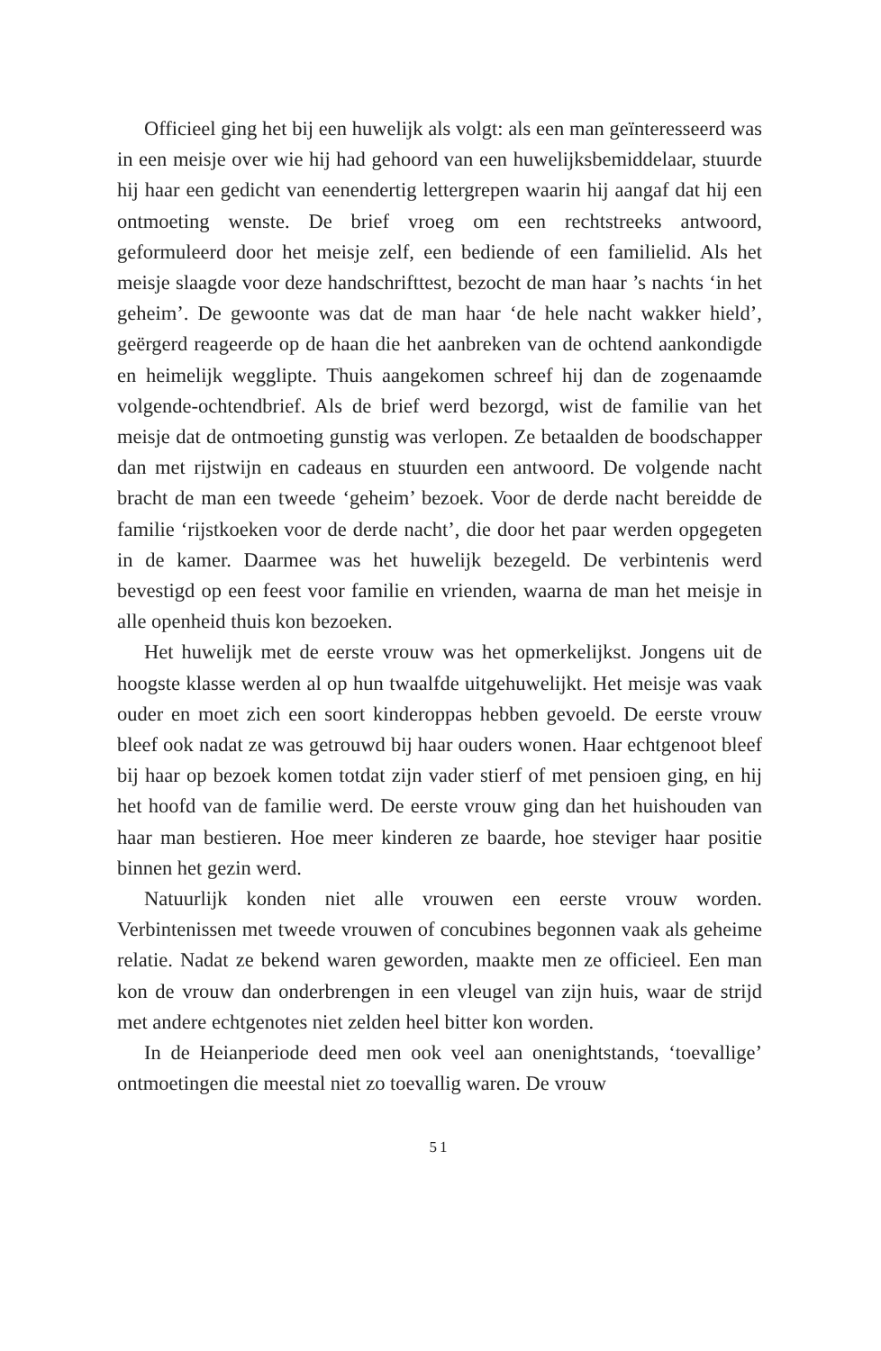Officieel ging het bij een huwelijk als volgt: als een man geïnteresseerd was in een meisje over wie hij had gehoord van een huwelijksbemiddelaar, stuurde hij haar een gedicht van eenendertig lettergrepen waarin hij aangaf dat hij een ontmoeting wenste. De brief vroeg om een rechtstreeks antwoord, geformuleerd door het meisje zelf, een bediende of een familielid. Als het meisje slaagde voor deze handschrifttest, bezocht de man haar ’s nachts ‘in het geheim’. De gewoonte was dat de man haar ‘de hele nacht wakker hield’, geërgerd reageerde op de haan die het aanbreken van de ochtend aankondigde en heimelijk wegglipte. Thuis aangekomen schreef hij dan de zogenaamde volgende-ochtendbrief. Als de brief werd bezorgd, wist de familie van het meisje dat de ontmoeting gunstig was verlopen. Ze betaalden de boodschapper dan met rijstwijn en cadeaus en stuurden een antwoord. De volgende nacht bracht de man een tweede ‘geheim’ bezoek. Voor de derde nacht bereidde de familie ‘rijstkoeken voor de derde nacht’, die door het paar werden opgegeten in de kamer. Daarmee was het huwelijk bezegeld. De verbintenis werd bevestigd op een feest voor familie en vrienden, waarna de man het meisje in alle openheid thuis kon bezoeken.
Het huwelijk met de eerste vrouw was het opmerkelijkst. Jongens uit de hoogste klasse werden al op hun twaalfde uitgehuwelijkt. Het meisje was vaak ouder en moet zich een soort kinderoppas hebben gevoeld. De eerste vrouw bleef ook nadat ze was getrouwd bij haar ouders wonen. Haar echtgenoot bleef bij haar op bezoek komen totdat zijn vader stierf of met pensioen ging, en hij het hoofd van de familie werd. De eerste vrouw ging dan het huishouden van haar man bestieren. Hoe meer kinderen ze baarde, hoe steviger haar positie binnen het gezin werd.
Natuurlijk konden niet alle vrouwen een eerste vrouw worden. Verbintenissen met tweede vrouwen of concubines begonnen vaak als geheime relatie. Nadat ze bekend waren geworden, maakte men ze officieel. Een man kon de vrouw dan onderbrengen in een vleugel van zijn huis, waar de strijd met andere echtgenotes niet zelden heel bitter kon worden.
In de Heianperiode deed men ook veel aan onenightstands, ‘toevallige’ ontmoetingen die meestal niet zo toevallig waren. De vrouw
51